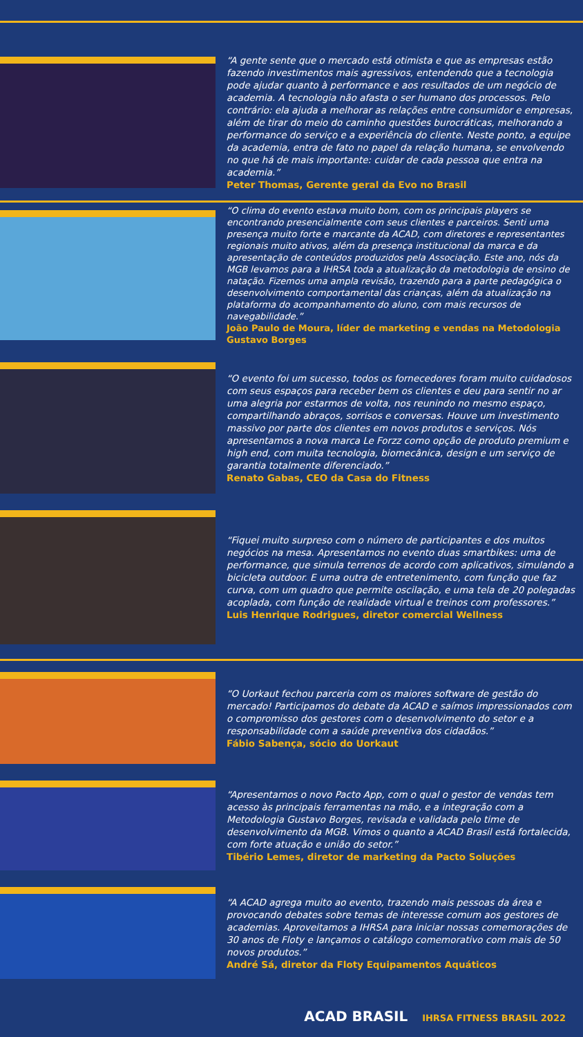“A gente sente que o mercado está otimista e que as empresas estão fazendo investimentos mais agressivos, entendendo que a tecnologia pode ajudar quanto à performance e aos resultados de um negócio de academia. A tecnologia não afasta o ser humano dos processos. Pelo contrário: ela ajuda a melhorar as relações entre consumidor e empresas, além de tirar do meio do caminho questões burocráticas, melhorando a performance do serviço e a experiência do cliente. Neste ponto, a equipe da academia, entra de fato no papel da relação humana, se envolvendo no que há de mais importante: cuidar de cada pessoa que entra na academia.”
Peter Thomas, Gerente geral da Evo no Brasil
“O clima do evento estava muito bom, com os principais players se encontrando presencialmente com seus clientes e parceiros. Senti uma presença muito forte e marcante da ACAD, com diretores e representantes regionais muito ativos, além da presença institucional da marca e da apresentação de conteúdos produzidos pela Associação. Este ano, nós da MGB levamos para a IHRSA toda a atualização da metodologia de ensino de natação. Fizemos uma ampla revisão, trazendo para a parte pedagógica o desenvolvimento comportamental das crianças, além da atualização na plataforma do acompanhamento do aluno, com mais recursos de navegabilidade.”
João Paulo de Moura, líder de marketing e vendas na Metodologia Gustavo Borges
“O evento foi um sucesso, todos os fornecedores foram muito cuidadosos com seus espaços para receber bem os clientes e deu para sentir no ar uma alegria por estarmos de volta, nos reunindo no mesmo espaço, compartilhando abraços, sorrisos e conversas. Houve um investimento massivo por parte dos clientes em novos produtos e serviços. Nós apresentamos a nova marca Le Forzz como opção de produto premium e high end, com muita tecnologia, biomecânica, design e um serviço de garantia totalmente diferenciado.”
Renato Gabas, CEO da Casa do Fitness
“Fiquei muito surpreso com o número de participantes e dos muitos negócios na mesa. Apresentamos no evento duas smartbikes: uma de performance, que simula terrenos de acordo com aplicativos, simulando a bicicleta outdoor. E uma outra de entretenimento, com função que faz curva, com um quadro que permite oscilação, e uma tela de 20 polegadas acoplada, com função de realidade virtual e treinos com professores.”
Luis Henrique Rodrigues, diretor comercial Wellness
“O Uorkaut fechou parceria com os maiores software de gestão do mercado! Participamos do debate da ACAD e saímos impressionados com o compromisso dos gestores com o desenvolvimento do setor e a responsabilidade com a saúde preventiva dos cidadãos.”
Fábio Sabença, sócio do Uorkaut
“Apresentamos o novo Pacto App, com o qual o gestor de vendas tem acesso às principais ferramentas na mão, e a integração com a Metodologia Gustavo Borges, revisada e validada pelo time de desenvolvimento da MGB. Vimos o quanto a ACAD Brasil está fortalecida, com forte atuação e união do setor.”
Tibério Lemes, diretor de marketing da Pacto Soluções
“A ACAD agrega muito ao evento, trazendo mais pessoas da área e provocando debates sobre temas de interesse comum aos gestores de academias. Aproveitamos a IHRSA para iniciar nossas comemorações de 30 anos de Floty e lançamos o catálogo comemorativo com mais de 50 novos produtos.”
André Sá, diretor da Floty Equipamentos Aquáticos
ACAD BRASIL IHRSA FITNESS BRASIL 2022